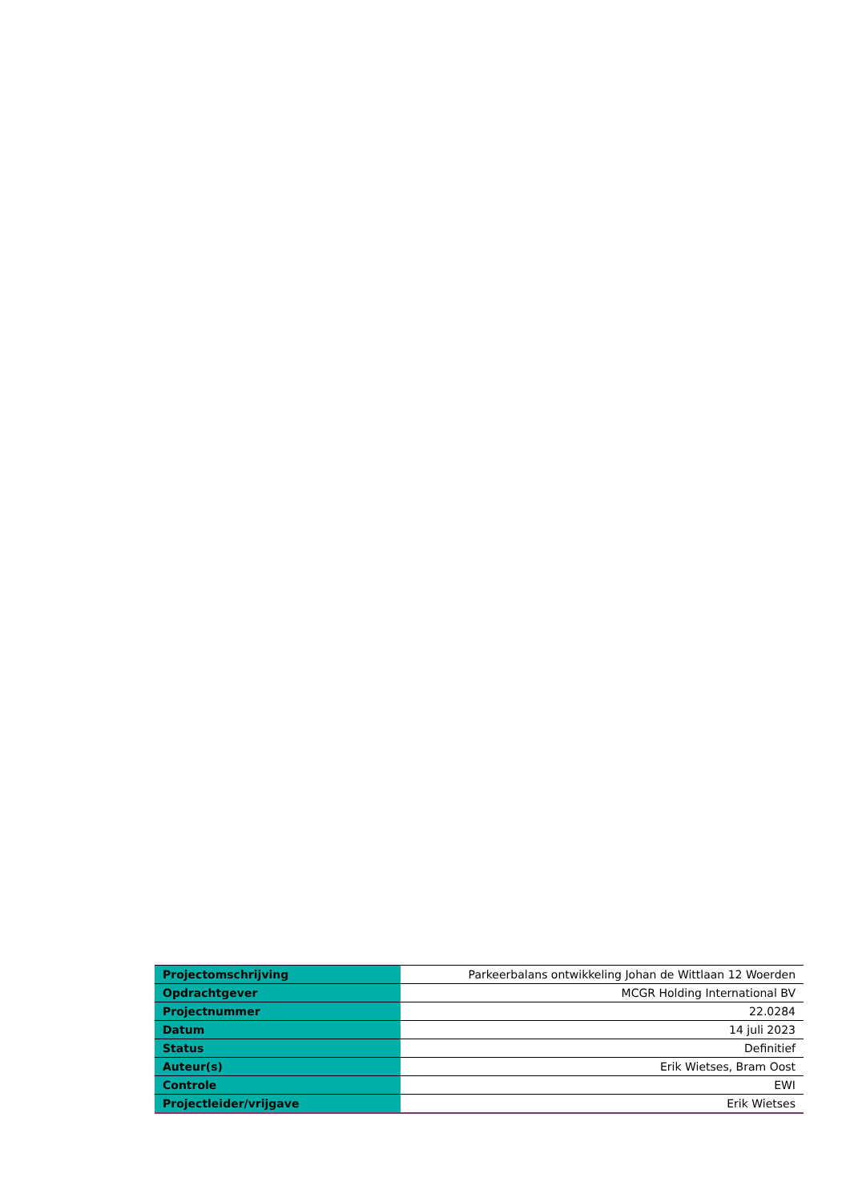| Projectomschrijving | Parkeerbalans ontwikkeling Johan de Wittlaan 12 Woerden |
| Opdrachtgever | MCGR Holding International BV |
| Projectnummer | 22.0284 |
| Datum | 14 juli 2023 |
| Status | Definitief |
| Auteur(s) | Erik Wietses, Bram Oost |
| Controle | EWI |
| Projectleider/vrijgave | Erik Wietses |